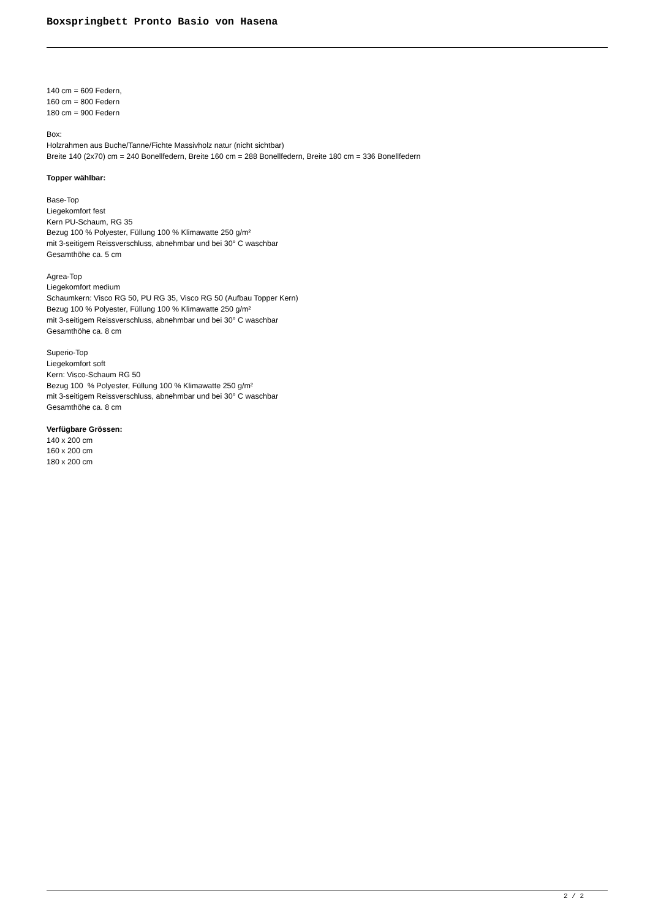Boxspringbett Pronto Basio von Hasena
140 cm = 609 Federn,
160 cm = 800 Federn
180 cm = 900 Federn
Box:
Holzrahmen aus Buche/Tanne/Fichte Massivholz natur (nicht sichtbar)
Breite 140 (2x70) cm = 240 Bonellfedern, Breite 160 cm = 288 Bonellfedern, Breite 180 cm = 336 Bonellfedern
Topper wählbar:
Base-Top
Liegekomfort fest
Kern PU-Schaum, RG 35
Bezug 100 % Polyester, Füllung 100 % Klimawatte 250 g/m²
mit 3-seitigem Reissverschluss, abnehmbar und bei 30° C waschbar
Gesamthöhe ca. 5 cm
Agrea-Top
Liegekomfort medium
Schaumkern: Visco RG 50, PU RG 35, Visco RG 50 (Aufbau Topper Kern)
Bezug 100 % Polyester, Füllung 100 % Klimawatte 250 g/m²
mit 3-seitigem Reissverschluss, abnehmbar und bei 30° C waschbar
Gesamthöhe ca. 8 cm
Superio-Top
Liegekomfort soft
Kern: Visco-Schaum RG 50
Bezug 100 % Polyester, Füllung 100 % Klimawatte 250 g/m²
mit 3-seitigem Reissverschluss, abnehmbar und bei 30° C waschbar
Gesamthöhe ca. 8 cm
Verfügbare Grössen:
140 x 200 cm
160 x 200 cm
180 x 200 cm
2 / 2